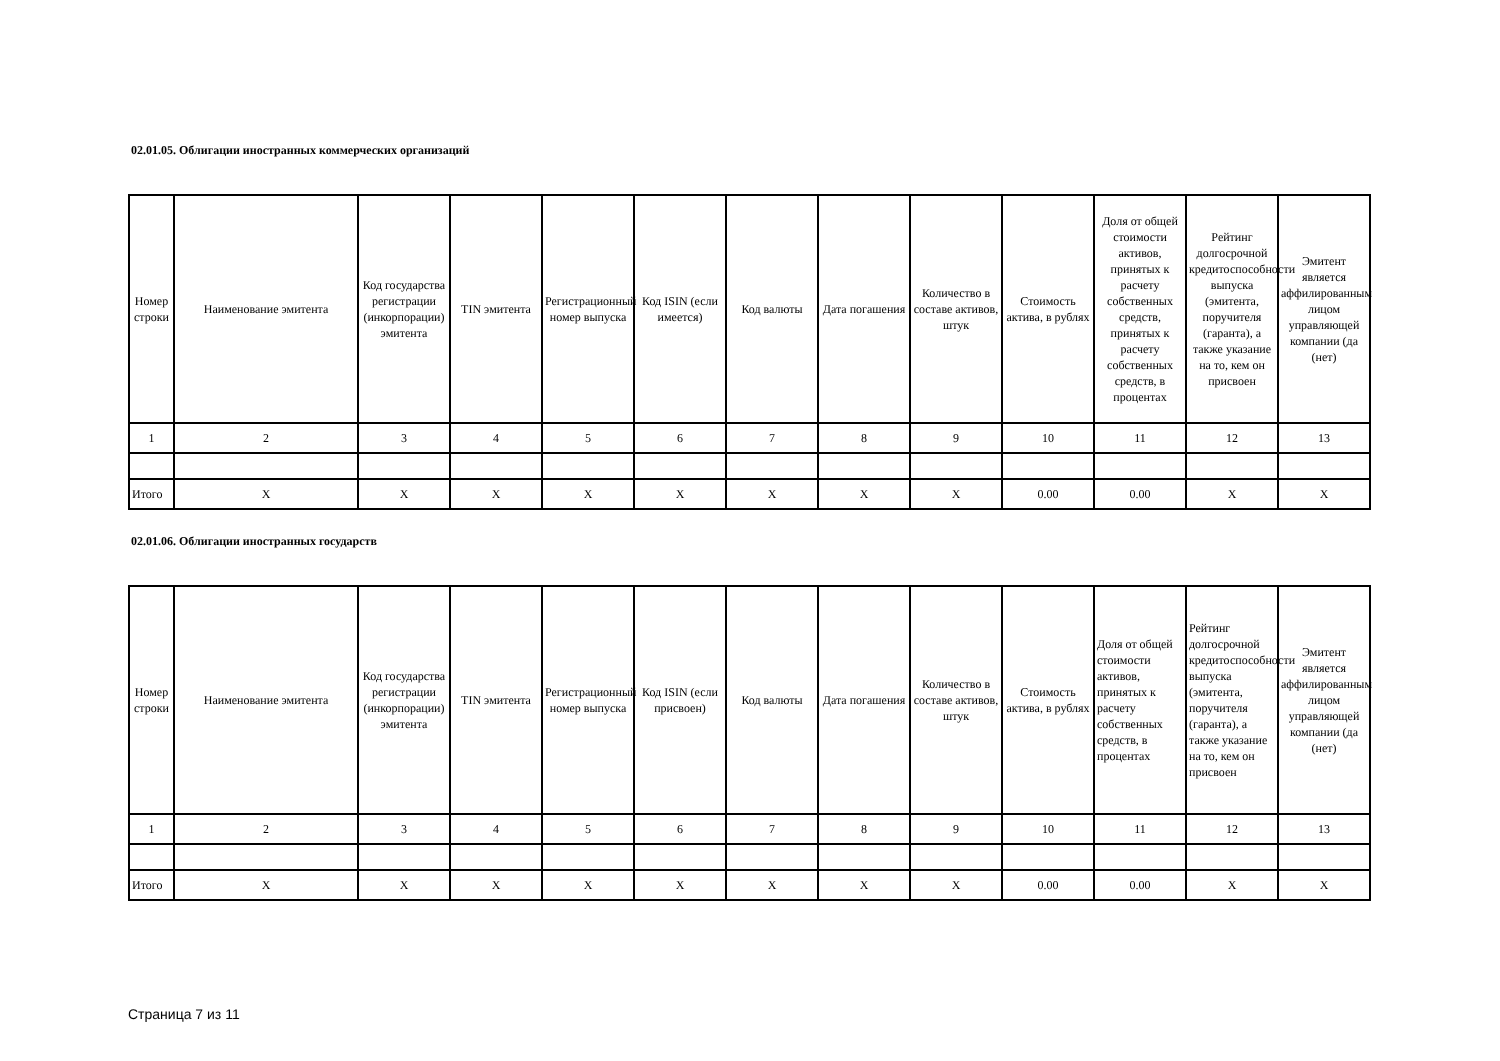02.01.05. Облигации иностранных коммерческих организаций
| Номер строки | Наименование эмитента | Код государства регистрации (инкорпорации) эмитента | TIN эмитента | Регистрационный номер выпуска | Код ISIN (если имеется) | Код валюты | Дата погашения | Количество в составе активов, штук | Стоимость актива, в рублях | Доля от общей стоимости активов, принятых к расчету собственных средств, принятых к расчету собственных средств, в процентах | Рейтинг долгосрочной кредитоспособности выпуска (эмитента, поручителя (гаранта), а также указание на то, кем он присвоен | Эмитент является аффилированным лицом управляющей компании (да (нет) |
| --- | --- | --- | --- | --- | --- | --- | --- | --- | --- | --- | --- | --- |
| 1 | 2 | 3 | 4 | 5 | 6 | 7 | 8 | 9 | 10 | 11 | 12 | 13 |
| Итого | X | X | X | X | X | X | X | X | 0.00 | 0.00 | X | X |
02.01.06. Облигации иностранных государств
| Номер строки | Наименование эмитента | Код государства регистрации (инкорпорации) эмитента | TIN эмитента | Регистрационный номер выпуска | Код ISIN (если присвоен) | Код валюты | Дата погашения | Количество в составе активов, штук | Стоимость актива, в рублях | Доля от общей стоимости активов, принятых к расчету собственных средств, в процентах | Рейтинг долгосрочной кредитоспособности выпуска (эмитента, поручителя (гаранта), а также указание на то, кем он присвоен | Эмитент является аффилированным лицом управляющей компании (да (нет) |
| --- | --- | --- | --- | --- | --- | --- | --- | --- | --- | --- | --- | --- |
| 1 | 2 | 3 | 4 | 5 | 6 | 7 | 8 | 9 | 10 | 11 | 12 | 13 |
| Итого | X | X | X | X | X | X | X | X | 0.00 | 0.00 | X | X |
Страница 7 из 11